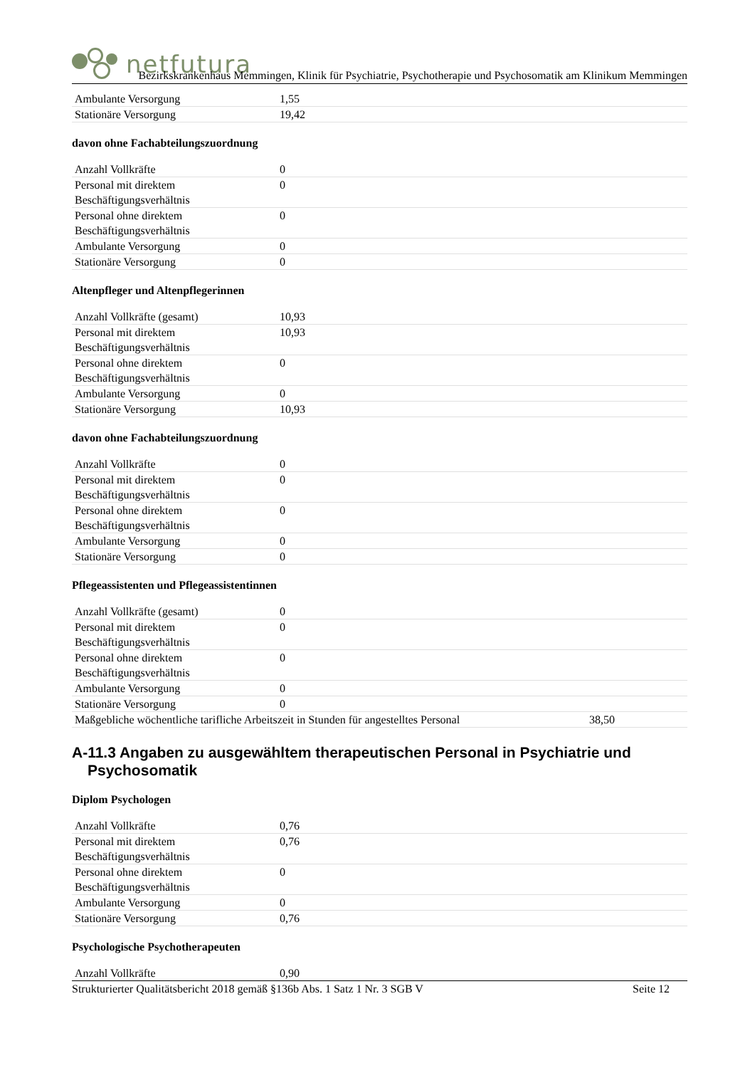netfutura
Bezirkskrankenhaus Memmingen, Klinik für Psychiatrie, Psychotherapie und Psychosomatik am Klinikum Memmingen
| Ambulante Versorgung | 1,55 |
| Stationäre Versorgung | 19,42 |
davon ohne Fachabteilungszuordnung
| Anzahl Vollkräfte | 0 |
| Personal mit direktem Beschäftigungsverhältnis | 0 |
| Personal ohne direktem Beschäftigungsverhältnis | 0 |
| Ambulante Versorgung | 0 |
| Stationäre Versorgung | 0 |
Altenpfleger und Altenpflegerinnen
| Anzahl Vollkräfte (gesamt) | 10,93 |
| Personal mit direktem Beschäftigungsverhältnis | 10,93 |
| Personal ohne direktem Beschäftigungsverhältnis | 0 |
| Ambulante Versorgung | 0 |
| Stationäre Versorgung | 10,93 |
davon ohne Fachabteilungszuordnung
| Anzahl Vollkräfte | 0 |
| Personal mit direktem Beschäftigungsverhältnis | 0 |
| Personal ohne direktem Beschäftigungsverhältnis | 0 |
| Ambulante Versorgung | 0 |
| Stationäre Versorgung | 0 |
Pflegeassistenten und Pflegeassistentinnen
| Anzahl Vollkräfte (gesamt) | 0 |
| Personal mit direktem Beschäftigungsverhältnis | 0 |
| Personal ohne direktem Beschäftigungsverhältnis | 0 |
| Ambulante Versorgung | 0 |
| Stationäre Versorgung | 0 |
| Maßgebliche wöchentliche tarifliche Arbeitszeit in Stunden für angestelltes Personal | 38,50 |
A-11.3 Angaben zu ausgewähltem therapeutischen Personal in Psychiatrie und Psychosomatik
Diplom Psychologen
| Anzahl Vollkräfte | 0,76 |
| Personal mit direktem Beschäftigungsverhältnis | 0,76 |
| Personal ohne direktem Beschäftigungsverhältnis | 0 |
| Ambulante Versorgung | 0 |
| Stationäre Versorgung | 0,76 |
Psychologische Psychotherapeuten
| Anzahl Vollkräfte | 0,90 |
Strukturierter Qualitätsbericht 2018 gemäß §136b Abs. 1 Satz 1 Nr. 3 SGB V Seite 12